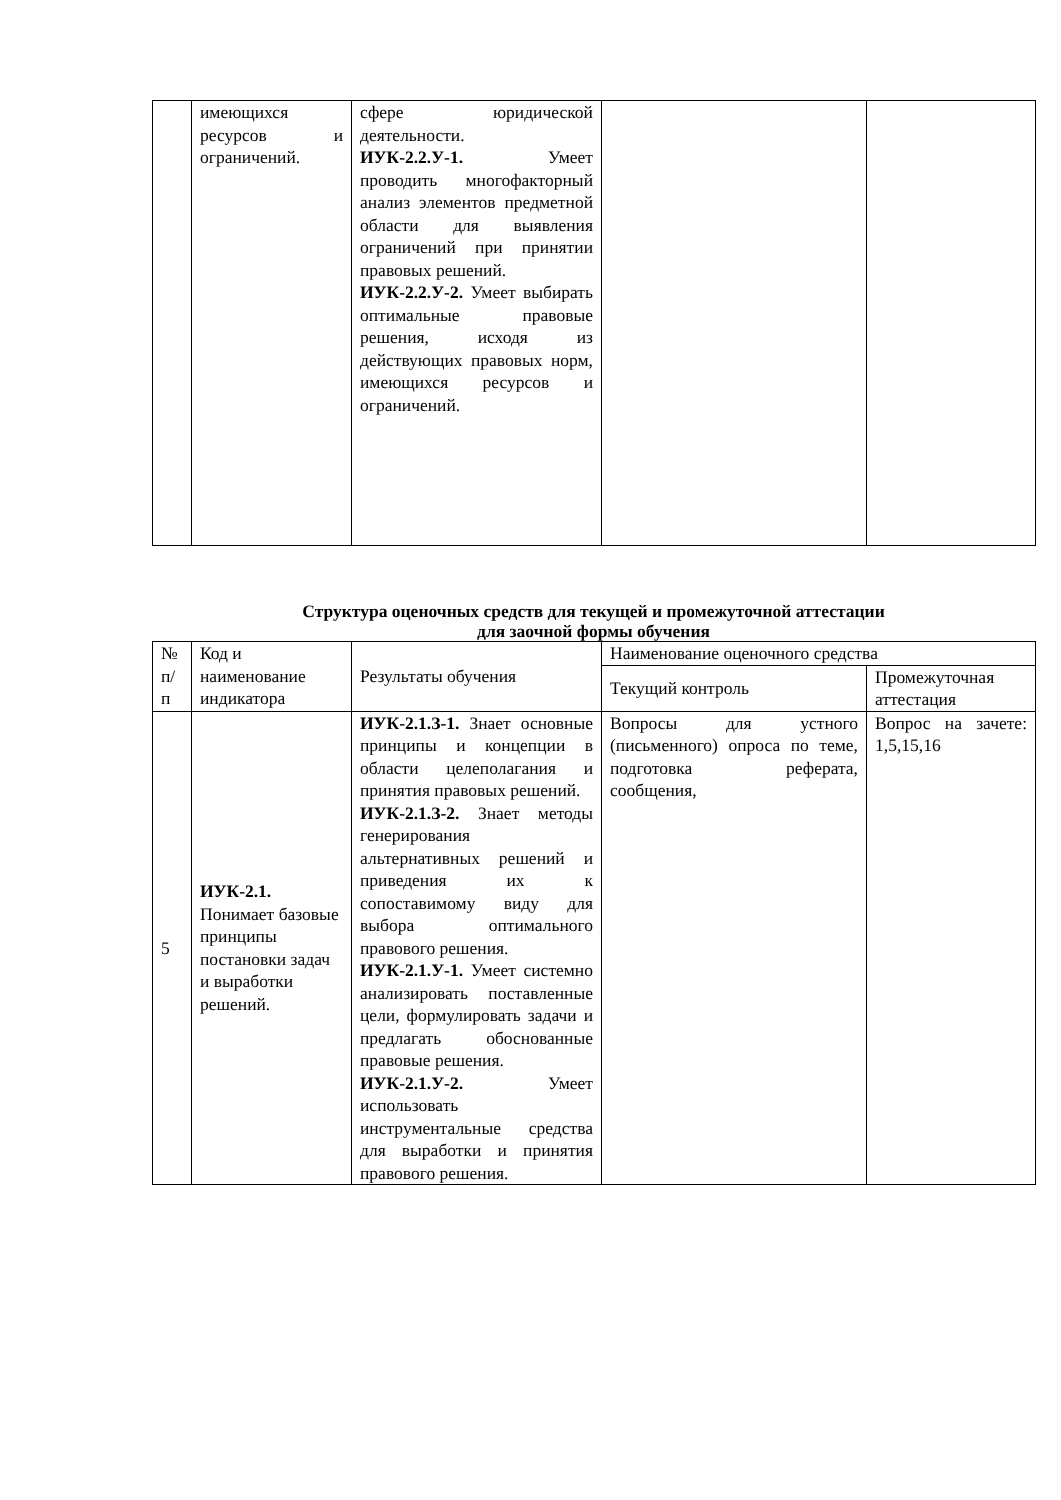| | имеющихся ресурсов и ограничений. | сфере юридической деятельности. ИУК-2.2.У-1. Умеет проводить многофакторный анализ элементов предметной области для выявления ограничений при принятии правовых решений. ИУК-2.2.У-2. Умеет выбирать оптимальные правовые решения, исходя из действующих правовых норм, имеющихся ресурсов и ограничений. | | |
Структура оценочных средств для текущей и промежуточной аттестации
для заочной формы обучения
| № п/п | Код и наименование индикатора | Результаты обучения | Наименование оценочного средства | |
| --- | --- | --- | --- | --- |
| | | | Текущий контроль | Промежуточная аттестация |
| 5 | ИУК-2.1. Понимает базовые принципы постановки задач и выработки решений. | ИУК-2.1.З-1. Знает основные принципы и концепции в области целеполагания и принятия правовых решений. ИУК-2.1.З-2. Знает методы генерирования альтернативных решений и приведения их к сопоставимому виду для выбора оптимального правового решения. ИУК-2.1.У-1. Умеет системно анализировать поставленные цели, формулировать задачи и предлагать обоснованные правовые решения. ИУК-2.1.У-2. Умеет использовать инструментальные средства для выработки и принятия правового решения. | Вопросы для устного (письменного) опроса по теме, подготовка реферата, сообщения, | Вопрос на зачете: 1,5,15,16 |